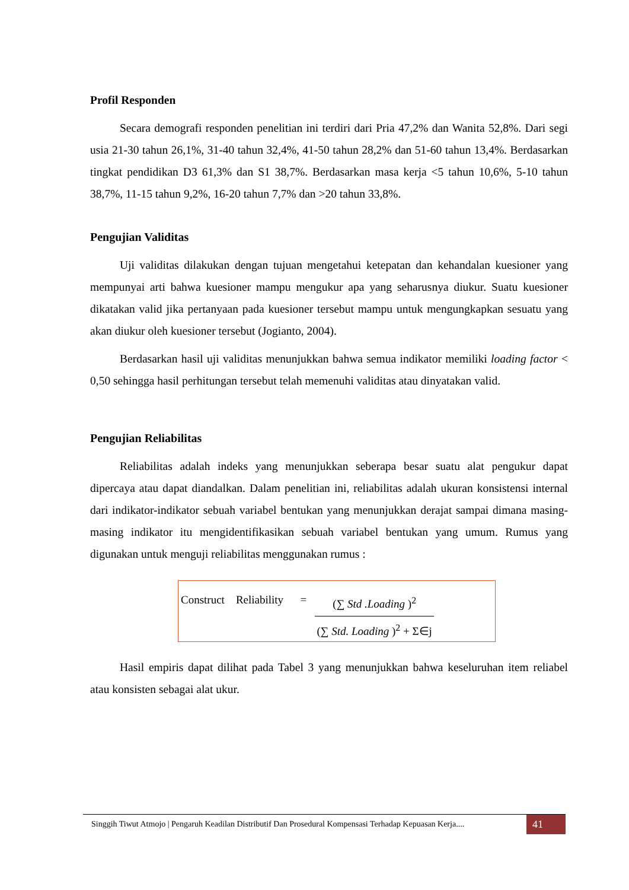Profil Responden
Secara demografi responden penelitian ini terdiri dari Pria 47,2% dan Wanita 52,8%. Dari segi usia 21-30 tahun 26,1%, 31-40 tahun 32,4%, 41-50 tahun 28,2% dan 51-60 tahun 13,4%. Berdasarkan tingkat pendidikan D3 61,3% dan S1 38,7%. Berdasarkan masa kerja <5 tahun 10,6%, 5-10 tahun 38,7%, 11-15 tahun 9,2%, 16-20 tahun 7,7% dan >20 tahun 33,8%.
Pengujian Validitas
Uji validitas dilakukan dengan tujuan mengetahui ketepatan dan kehandalan kuesioner yang mempunyai arti bahwa kuesioner mampu mengukur apa yang seharusnya diukur. Suatu kuesioner dikatakan valid jika pertanyaan pada kuesioner tersebut mampu untuk mengungkapkan sesuatu yang akan diukur oleh kuesioner tersebut (Jogianto, 2004).
Berdasarkan hasil uji validitas menunjukkan bahwa semua indikator memiliki loading factor < 0,50 sehingga hasil perhitungan tersebut telah memenuhi validitas atau dinyatakan valid.
Pengujian Reliabilitas
Reliabilitas adalah indeks yang menunjukkan seberapa besar suatu alat pengukur dapat dipercaya atau dapat diandalkan. Dalam penelitian ini, reliabilitas adalah ukuran konsistensi internal dari indikator-indikator sebuah variabel bentukan yang menunjukkan derajat sampai dimana masing-masing indikator itu mengidentifikasikan sebuah variabel bentukan yang umum. Rumus yang digunakan untuk menguji reliabilitas menggunakan rumus :
Construct Reliability =
(∑ Std .Loading )<sup>2</sup>
(∑ Std. Loading )<sup>2</sup> + Σ∈j
Hasil empiris dapat dilihat pada Tabel 3 yang menunjukkan bahwa keseluruhan item reliabel atau konsisten sebagai alat ukur.
Singgih Tiwut Atmojo | Pengaruh Keadilan Distributif Dan Prosedural Kompensasi Terhadap Kepuasan Kerja....
41